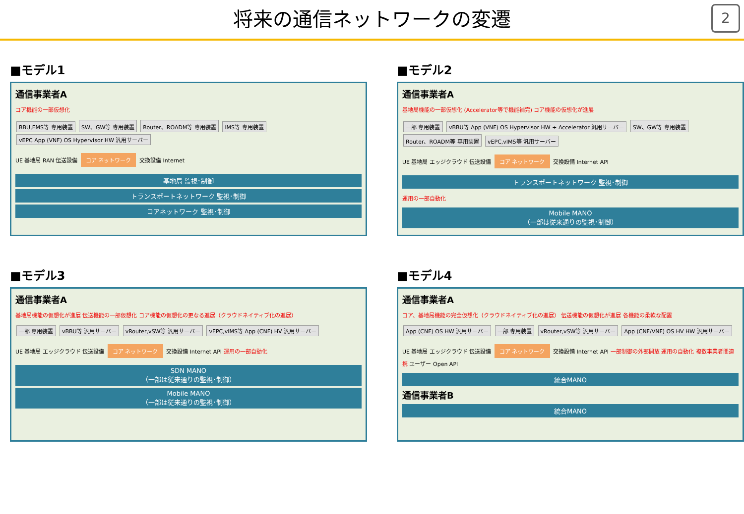将来の通信ネットワークの変遷
2
■モデル1
通信事業者A
コア機能の一部仮想化
BBU,EMS等 専用装置 SW、GW等 専用装置 Router、ROADM等 専用装置 IMS等 専用装置 vEPC App (VNF) OS Hypervisor HW 汎用サーバー
UE 基地局 RAN 伝送設備 コア ネットワーク 交換設備 Internet
基地局 監視･制御
トランスポートネットワーク 監視･制御
コアネットワーク 監視･制御
■モデル2
通信事業者A
基地局機能の一部仮想化 (Accelerator等で機能補完) コア機能の仮想化が進展
一部 専用装置 vBBU等 App (VNF) OS Hypervisor HW + Accelerator 汎用サーバー SW、GW等 専用装置 Router、ROADM等 専用装置 vEPC,vIMS等 汎用サーバー
UE 基地局 エッジクラウド 伝送設備 コア ネットワーク 交換設備 Internet API
トランスポートネットワーク 監視･制御
運用の一部自動化
Mobile MANO
（一部は従来通りの監視･制御）
■モデル3
通信事業者A
基地局機能の仮想化が進展 伝送機能の一部仮想化 コア機能の仮想化の更なる進展（クラウドネイティブ化の進展）
一部 専用装置 vBBU等 汎用サーバー vRouter,vSW等 汎用サーバー vEPC,vIMS等 App (CNF) HV 汎用サーバー
UE 基地局 エッジクラウド 伝送設備 コア ネットワーク 交換設備 Internet API 運用の一部自動化
SDN MANO
（一部は従来通りの監視･制御）
Mobile MANO
（一部は従来通りの監視･制御）
■モデル4
通信事業者A
コア、基地局機能の完全仮想化（クラウドネイティブ化の進展） 伝送機能の仮想化が進展 各機能の柔軟な配置
App (CNF) OS HW 汎用サーバー 一部 専用装置 vRouter,vSW等 汎用サーバー App (CNF/VNF) OS HV HW 汎用サーバー
UE 基地局 エッジクラウド 伝送設備 コア ネットワーク 交換設備 Internet API 一部制御の外部開放 運用の自動化 複数事業者間連携 ユーザー Open API
統合MANO
通信事業者B
統合MANO